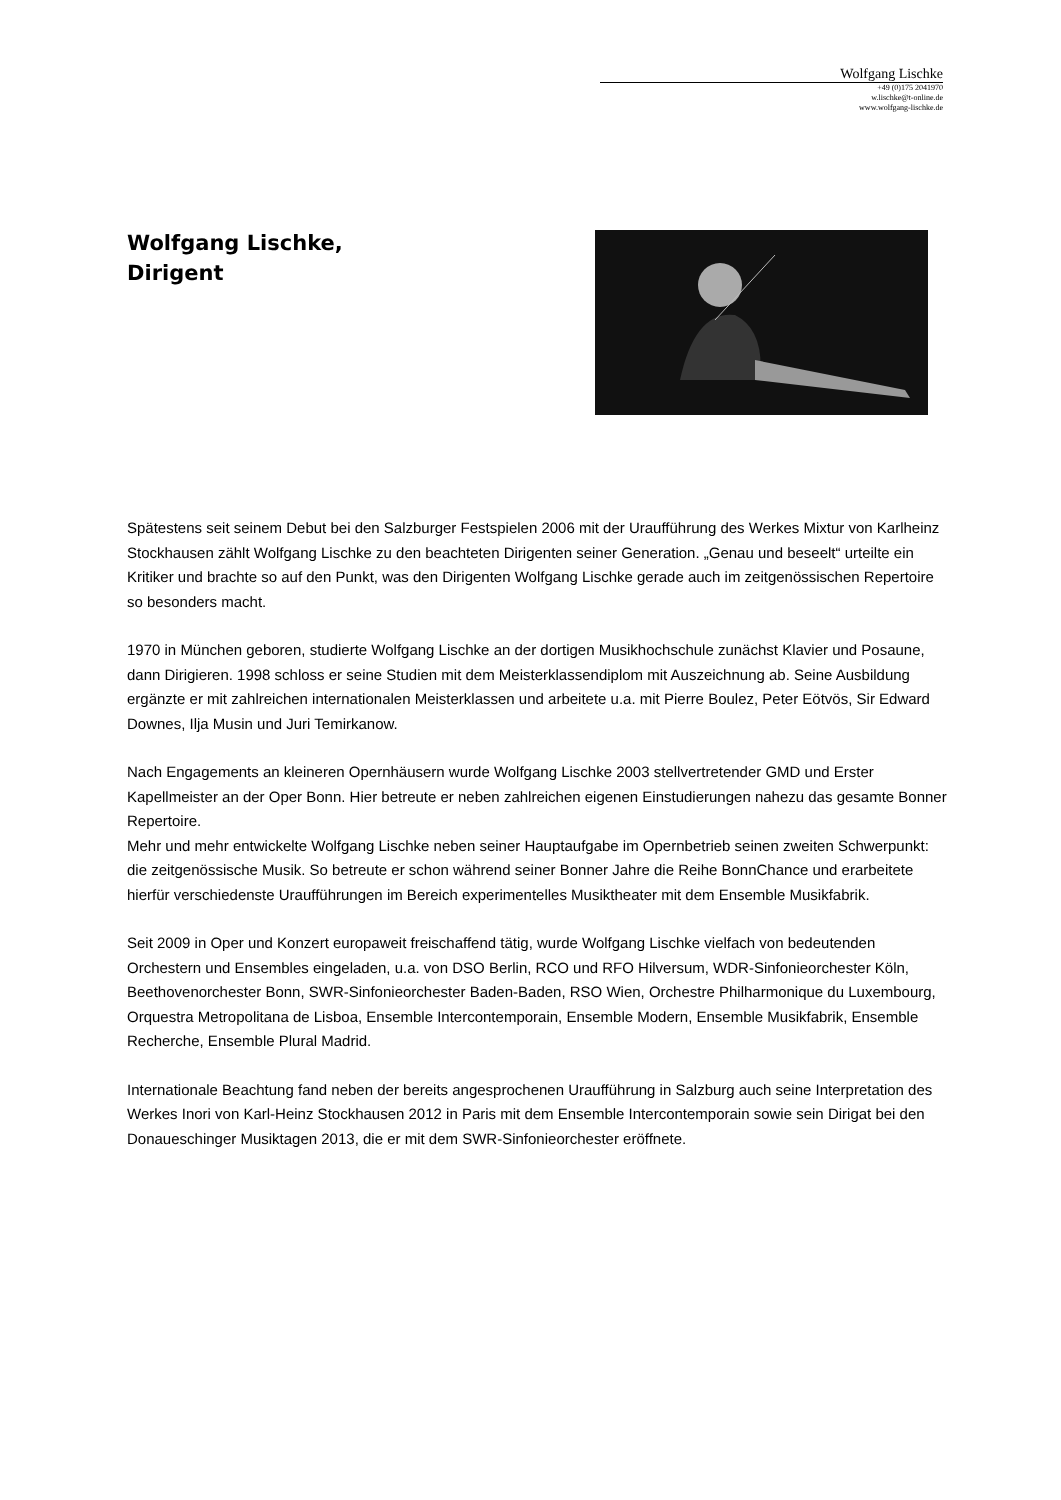Wolfgang Lischke
+49 (0)175 2041970
w.lischke@t-online.de
www.wolfgang-lischke.de
Wolfgang Lischke,
Dirigent
Spätestens seit seinem Debut bei den Salzburger Festspielen 2006 mit der Uraufführung des Werkes Mixtur von Karlheinz Stockhausen zählt Wolfgang Lischke zu den beachteten Dirigenten seiner Generation. „Genau und beseelt“ urteilte ein Kritiker und brachte so auf den Punkt, was den Dirigenten Wolfgang Lischke gerade auch im zeitgenössischen Repertoire so besonders macht.
1970 in München geboren, studierte Wolfgang Lischke an der dortigen Musikhochschule zunächst Klavier und Posaune, dann Dirigieren. 1998 schloss er seine Studien mit dem Meisterklassendiplom mit Auszeichnung ab. Seine Ausbildung ergänzte er mit zahlreichen internationalen Meisterklassen und arbeitete u.a. mit Pierre Boulez, Peter Eötvös, Sir Edward Downes, Ilja Musin und Juri Temirkanow.
Nach Engagements an kleineren Opernhäusern wurde Wolfgang Lischke 2003 stellvertretender GMD und Erster Kapellmeister an der Oper Bonn. Hier betreute er neben zahlreichen eigenen Einstudierungen nahezu das gesamte Bonner Repertoire.
Mehr und mehr entwickelte Wolfgang Lischke neben seiner Hauptaufgabe im Opernbetrieb seinen zweiten Schwerpunkt: die zeitgenössische Musik. So betreute er schon während seiner Bonner Jahre die Reihe BonnChance und erarbeitete hierfür verschiedenste Uraufführungen im Bereich experimentelles Musiktheater mit dem Ensemble Musikfabrik.
Seit 2009 in Oper und Konzert europaweit freischaffend tätig, wurde Wolfgang Lischke vielfach von bedeutenden Orchestern und Ensembles eingeladen, u.a. von DSO Berlin, RCO und RFO Hilversum, WDR-Sinfonieorchester Köln, Beethovenorchester Bonn, SWR-Sinfonieorchester Baden-Baden, RSO Wien, Orchestre Philharmonique du Luxembourg, Orquestra Metropolitana de Lisboa, Ensemble Intercontemporain, Ensemble Modern, Ensemble Musikfabrik, Ensemble Recherche, Ensemble Plural Madrid.
Internationale Beachtung fand neben der bereits angesprochenen Uraufführung in Salzburg auch seine Interpretation des Werkes Inori von Karl-Heinz Stockhausen 2012 in Paris mit dem Ensemble Intercontemporain sowie sein Dirigat bei den Donaueschinger Musiktagen 2013, die er mit dem SWR-Sinfonieorchester eröffnete.